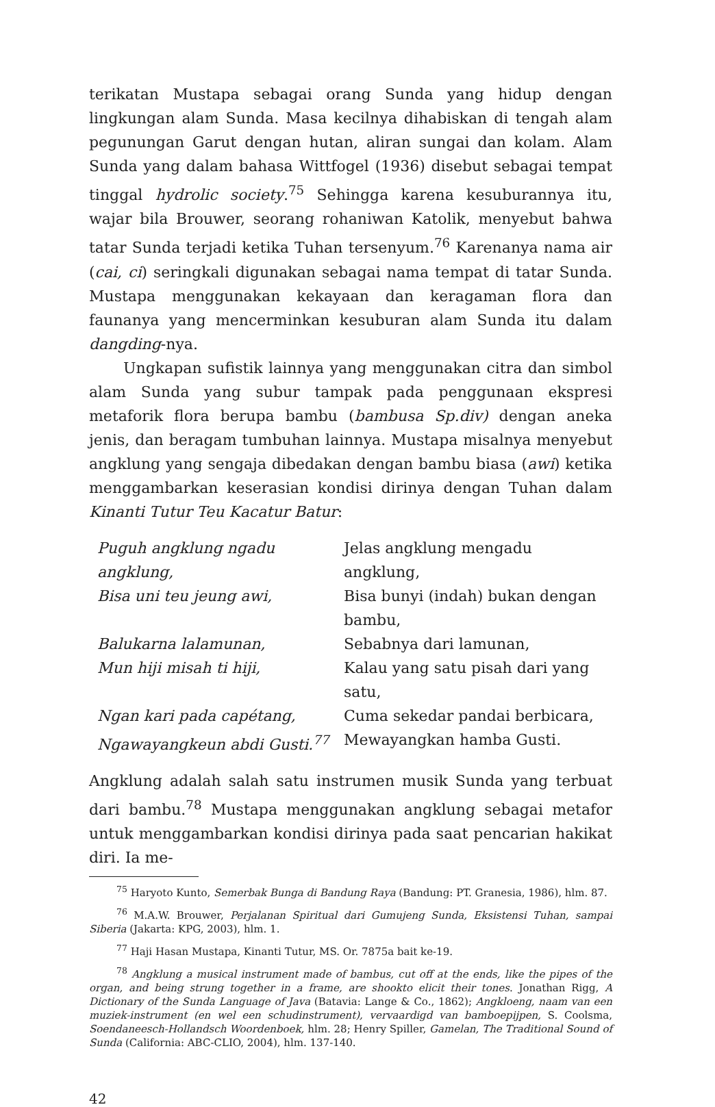terikatan Mustapa sebagai orang Sunda yang hidup dengan lingkungan alam Sunda. Masa kecilnya dihabiskan di tengah alam pegunungan Garut dengan hutan, aliran sungai dan kolam. Alam Sunda yang dalam bahasa Wittfogel (1936) disebut sebagai tempat tinggal hydrolic society.<sup>75</sup> Sehingga karena kesuburannya itu, wajar bila Brouwer, seorang rohaniwan Katolik, menyebut bahwa tatar Sunda terjadi ketika Tuhan tersenyum.<sup>76</sup> Karenanya nama air (cai, ci) seringkali digunakan sebagai nama tempat di tatar Sunda. Mustapa menggunakan kekayaan dan keragaman flora dan faunanya yang mencerminkan kesuburan alam Sunda itu dalam dangding-nya.
Ungkapan sufistik lainnya yang menggunakan citra dan simbol alam Sunda yang subur tampak pada penggunaan ekspresi metaforik flora berupa bambu (bambusa Sp.div) dengan aneka jenis, dan beragam tumbuhan lainnya. Mustapa misalnya menyebut angklung yang sengaja dibedakan dengan bambu biasa (awi) ketika menggambarkan keserasian kondisi dirinya dengan Tuhan dalam Kinanti Tutur Teu Kacatur Batur:
Puguh angklung ngadu angklung, Jelas angklung mengadu angklung, Bisa uni teu jeung awi, Bisa bunyi (indah) bukan dengan bambu, Balukarna lalamunan, Sebabnya dari lamunan, Mun hiji misah ti hiji, Kalau yang satu pisah dari yang satu, Ngan kari pada capétang, Cuma sekedar pandai berbicara, Ngawayangkeun abdi Gusti.<sup>77</sup> Mewayangkan hamba Gusti.
Angklung adalah salah satu instrumen musik Sunda yang terbuat dari bambu.<sup>78</sup> Mustapa menggunakan angklung sebagai metafor untuk menggambarkan kondisi dirinya pada saat pencarian hakikat diri. Ia me-
<sup>75</sup> Haryoto Kunto, Semerbak Bunga di Bandung Raya (Bandung: PT. Granesia, 1986), hlm. 87.
<sup>76</sup> M.A.W. Brouwer, Perjalanan Spiritual dari Gumujeng Sunda, Eksistensi Tuhan, sampai Siberia (Jakarta: KPG, 2003), hlm. 1.
<sup>77</sup> Haji Hasan Mustapa, Kinanti Tutur, MS. Or. 7875a bait ke-19.
<sup>78</sup> Angklung a musical instrument made of bambus, cut off at the ends, like the pipes of the organ, and being strung together in a frame, are shookto elicit their tones. Jonathan Rigg, A Dictionary of the Sunda Language of Java (Batavia: Lange & Co., 1862); Angkloeng, naam van een muziek-instrument (en wel een schudinstrument), vervaardigd van bamboepijpen, S. Coolsma, Soendaneesch-Hollandsch Woordenboek, hlm. 28; Henry Spiller, Gamelan, The Traditional Sound of Sunda (California: ABC-CLIO, 2004), hlm. 137-140.
42